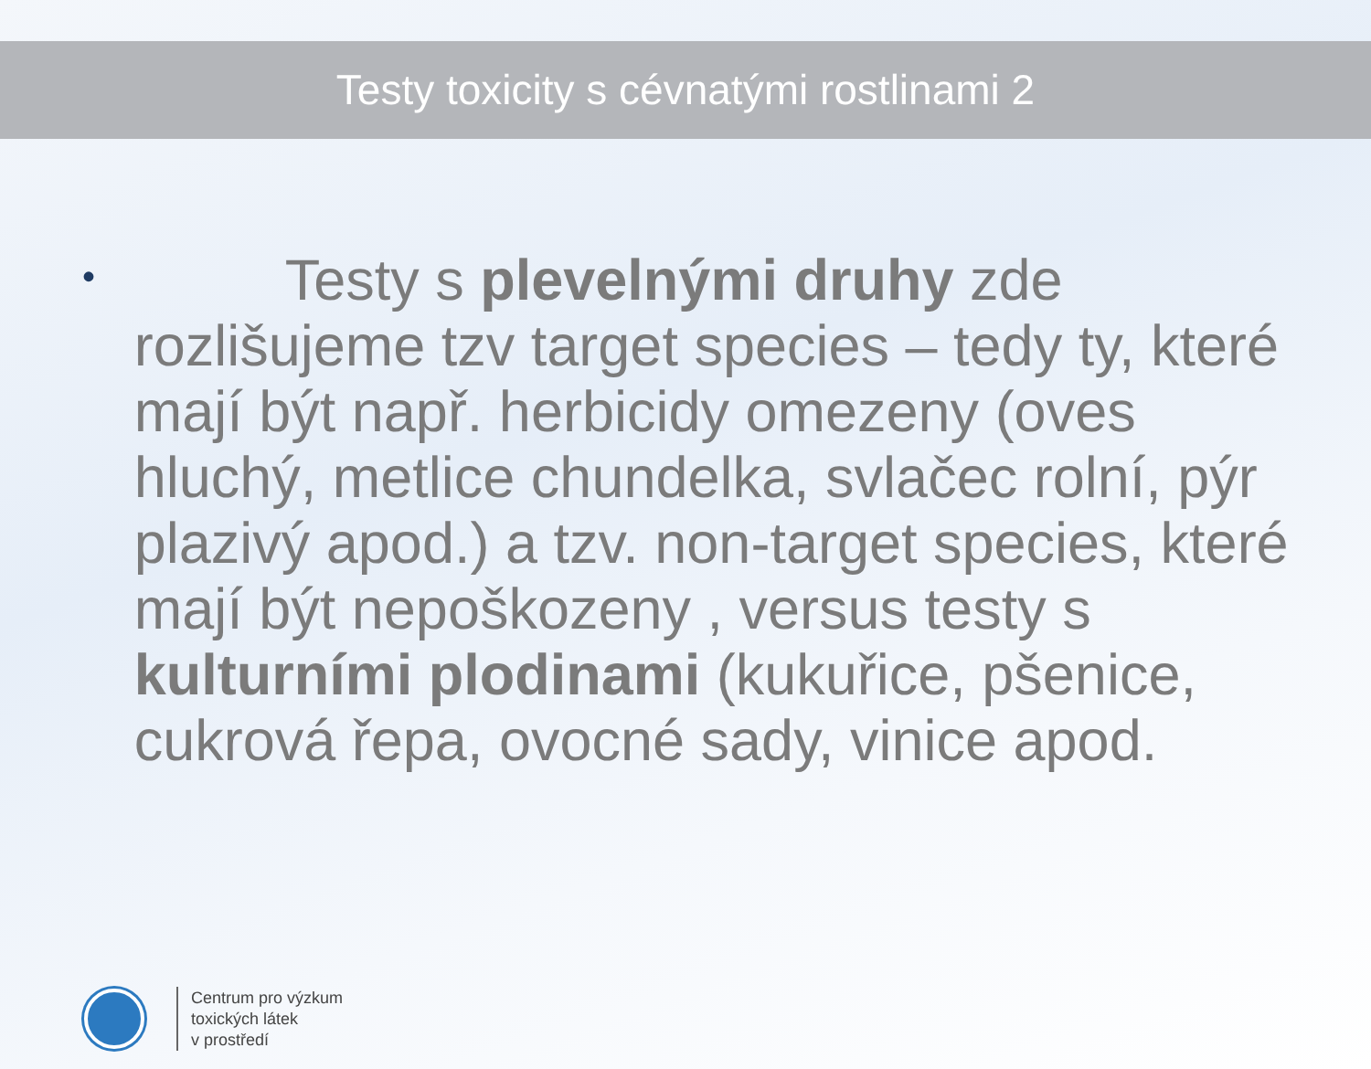Testy toxicity s cévnatými rostlinami 2
•
Testy s plevelnými druhy zde rozlišujeme tzv target species – tedy ty, které mají být např. herbicidy omezeny (oves hluchý, metlice chundelka, svlačec rolní, pýr plazivý apod.) a tzv. non-target species, které mají být nepoškozeny , versus testy s kulturními plodinami (kukuřice, pšenice, cukrová řepa, ovocné sady, vinice apod.
Centrum pro výzkum
toxických látek
v prostředí